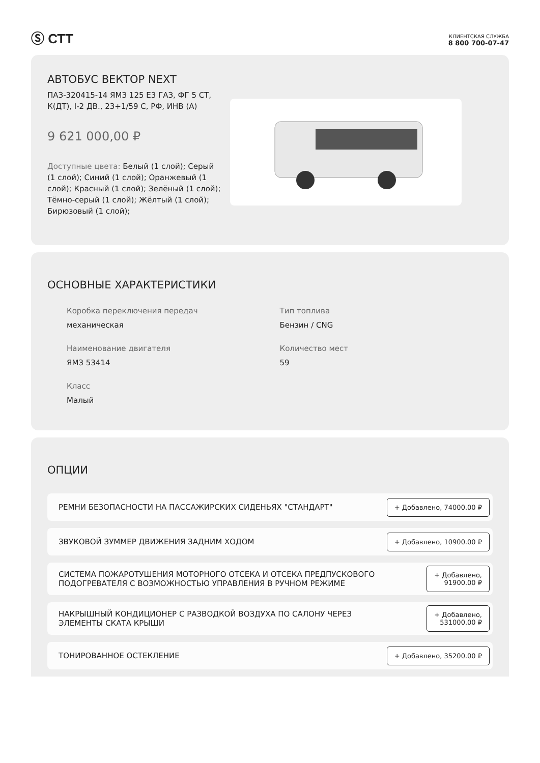Ⓢ СТТ
КЛИЕНТСКАЯ СЛУЖБА
8 800 700-07-47
АВТОБУС ВЕКТОР NEXT
ПАЗ-320415-14 ЯМЗ 125 Е3 ГАЗ, ФГ 5 СТ, К(ДТ), I-2 ДВ., 23+1/59 С, РФ, ИНВ (А)
9 621 000,00 ₽
Доступные цвета: Белый (1 слой); Серый (1 слой); Синий (1 слой); Оранжевый (1 слой); Красный (1 слой); Зелёный (1 слой); Тёмно-серый (1 слой); Жёлтый (1 слой); Бирюзовый (1 слой);
ОСНОВНЫЕ ХАРАКТЕРИСТИКИ
Коробка переключения передач
механическая
Тип топлива
Бензин / CNG
Наименование двигателя
ЯМЗ 53414
Количество мест
59
Класс
Малый
ОПЦИИ
РЕМНИ БЕЗОПАСНОСТИ НА ПАССАЖИРСКИХ СИДЕНЬЯХ "СТАНДАРТ"
+ Добавлено, 74000.00 ₽
ЗВУКОВОЙ ЗУММЕР ДВИЖЕНИЯ ЗАДНИМ ХОДОМ
+ Добавлено, 10900.00 ₽
СИСТЕМА ПОЖАРОТУШЕНИЯ МОТОРНОГО ОТСЕКА И ОТСЕКА ПРЕДПУСКОВОГО
ПОДОГРЕВАТЕЛЯ С ВОЗМОЖНОСТЬЮ УПРАВЛЕНИЯ В РУЧНОМ РЕЖИМЕ
+ Добавлено,
91900.00 ₽
НАКРЫШНЫЙ КОНДИЦИОНЕР С РАЗВОДКОЙ ВОЗДУХА ПО САЛОНУ ЧЕРЕЗ
ЭЛЕМЕНТЫ СКАТА КРЫШИ
+ Добавлено,
531000.00 ₽
ТОНИРОВАННОЕ ОСТЕКЛЕНИЕ
+ Добавлено, 35200.00 ₽